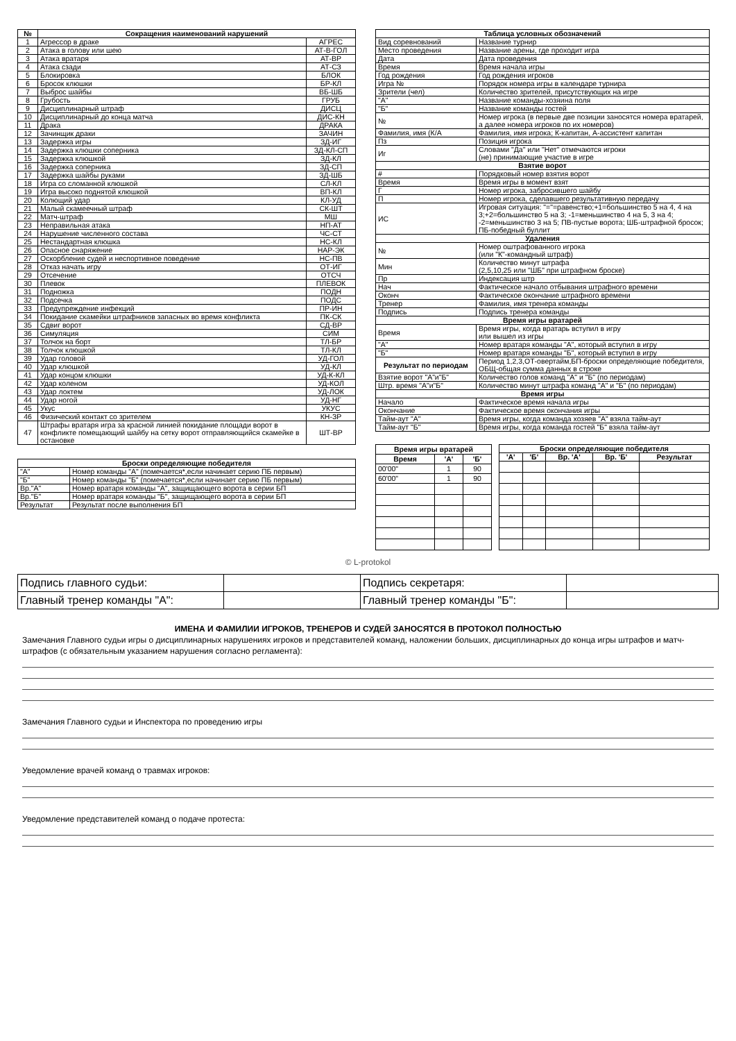| № | Сокращения наименований нарушений | |
| --- | --- | --- |
| 1 | Агрессор в драке | АГРЕС |
| 2 | Атака в голову или шею | АТ-В-ГОЛ |
| 3 | Атака вратаря | АТ-ВР |
| 4 | Атака сзади | АТ-СЗ |
| 5 | Блокировка | БЛОК |
| 6 | Бросок клюшки | БР-КЛ |
| 7 | Выброс шайбы | ВБ-ШБ |
| 8 | Грубость | ГРУБ |
| 9 | Дисциплинарный штраф | ДИСЦ |
| 10 | Дисциплинарный до конца матча | ДИС-КН |
| 11 | Драка | ДРАКА |
| 12 | Зачинщик драки | ЗАЧИН |
| 13 | Задержка игры | ЗД-ИГ |
| 14 | Задержка клюшки соперника | ЗД-КЛ-СП |
| 15 | Задержка клюшкой | ЗД-КЛ |
| 16 | Задержка соперника | ЗД-СП |
| 17 | Задержка шайбы руками | ЗД-ШБ |
| 18 | Игра со сломанной клюшкой | СЛ-КЛ |
| 19 | Игра высоко поднятой клюшкой | ВП-КЛ |
| 20 | Колющий удар | КЛ-УД |
| 21 | Малый скамеечный штраф | СК-ШТ |
| 22 | Матч-штраф | МШ |
| 23 | Неправильная атака | НП-АТ |
| 24 | Нарушение численного состава | ЧС-СТ |
| 25 | Нестандартная клюшка | НС-КЛ |
| 26 | Опасное снаряжение | НАР-ЭК |
| 27 | Оскорбление судей и неспортивное поведение | НС-ПВ |
| 28 | Отказ начать игру | ОТ-ИГ |
| 29 | Отсечение | ОТСЧ |
| 30 | Плевок | ПЛЕВОК |
| 31 | Подножка | ПОДН |
| 32 | Подсечка | ПОДС |
| 33 | Предупреждение инфекций | ПР-ИН |
| 34 | Покидание скамейки штрафников запасных во время конфликта | ПК-СК |
| 35 | Сдвиг ворот | СД-ВР |
| 36 | Симуляция | СИМ |
| 37 | Толчок на борт | ТЛ-БР |
| 38 | Толчок клюшкой | ТЛ-КЛ |
| 39 | Удар головой | УД-ГОЛ |
| 40 | Удар клюшкой | УД-КЛ |
| 41 | Удар концом клюшки | УД-К-КЛ |
| 42 | Удар коленом | УД-КОЛ |
| 43 | Удар локтем | УД-ЛОК |
| 44 | Удар ногой | УД-НГ |
| 45 | Укус | УКУС |
| 46 | Физический контакт со зрителем | КН-ЗР |
| 47 | Штрафы вратаря игра за красной линией покидание площади ворот в конфликте помещающий шайбу на сетку ворот отправляющийся скамейке в остановке | ШТ-ВР |
| Броски определяющие победителя | |
| --- | --- |
| "А" | Номер команды "А" (помечается*,если начинает серию ПБ первым) |
| "Б" | Номер команды "Б" (помечается*,если начинает серию ПБ первым) |
| Вр."А" | Номер вратаря команды "А", защищающего ворота в серии БП |
| Вр."Б" | Номер вратаря команды "Б", защищающего ворота в серии БП |
| Результат | Результат после выполнения БП |
| Таблица условных обозначений | |
| --- | --- |
| Вид соревнований | Название турнир |
| Место проведения | Название арены, где проходит игра |
| Дата | Дата проведения |
| Время | Время начала игры |
| Год рождения | Год рождения игроков |
| Игра № | Порядок номера игры в календаре турнира |
| Зрители (чел) | Количество зрителей, присутствующих на игре |
| "А" | Название команды-хозяина поля |
| "Б" | Название команды гостей |
| № | Номер игрока (в первые две позиции заносятся номера вратарей, а далее номера игроков по их номеров) |
| Фамилия, имя (К/А | Фамилия, имя игрока; К-капитан, А-ассистент капитан |
| Пз | Позиция игрока |
| Иг | Словами "Да" или "Нет" отмечаются игроки (не) принимающие участие в игре |
| Взятие ворот | |
| # | Порядковый номер взятия ворот |
| Время | Время игры в момент взят |
| Г | Номер игрока, забросившего шайбу |
| П | Номер игрока, сделавшего результативную передачу |
| ИС | Игровая ситуация: "="=равенство;+1=большинство 5 на 4, 4 на 3;+2=большинство 5 на 3; -1=меньшинство 4 на 5, 3 на 4; -2=меньшинство 3 на 5; ПВ-пустые ворота; ШБ-штрафной бросок; ПБ-победный буллит |
| Удаления | |
| № | Номер оштрафованного игрока (или "К"-командный штраф) |
| Мин | Количество минут штрафа (2,5,10,25 или "ШБ" при штрафном броске) |
| Пр | Индексация штр |
| Нач | Фактическое начало отбывания штрафного времени |
| Оконч | Фактическое окончание штрафного времени |
| Тренер | Фамилия, имя тренера команды |
| Подпись | Подпись тренера команды |
| Время игры вратарей | |
| Время | Время игры, когда вратарь вступил в игру или вышел из игры |
| "А" | Номер вратаря команды "А", который вступил в игру |
| "Б" | Номер вратаря команды "Б", который вступил в игру |
| Результат по периодам | Период 1,2,3,ОТ-овертайм,БП-броски определяющие победителя, ОБЩ-общая сумма данных в строке |
| Взятие ворот "А"и"Б" | Количество голов команд "А" и "Б" (по периодам) |
| Штр. время "А"и"Б" | Количество минут штрафа команд "А" и "Б" (по периодам) |
| Время игры | |
| Начало | Фактическое время начала игры |
| Окончание | Фактическое время окончания игры |
| Тайм-аут "А" | Время игры, когда команда хозяев "А" взяла тайм-аут |
| Тайм-аут "Б" | Время игры, когда команда гостей "Б" взяла тайм-аут |
| Время игры вратарей | | |
| --- | --- | --- |
| Время | 'А' | 'Б' |
| 00'00" | 1 | 90 |
| 60'00" | 1 | 90 |
| Броски определяющие победителя | | | | |
| --- | --- | --- | --- | --- |
| 'А' | 'Б' | Вр. 'А' | Вр. 'Б' | Результат |
© L-protokol
| Подпись главного судьи: | | Подпись секретаря: | |
| Главный тренер команды "А": | | Главный тренер команды "Б": | |
ИМЕНА И ФАМИЛИИ ИГРОКОВ, ТРЕНЕРОВ И СУДЕЙ ЗАНОСЯТСЯ В ПРОТОКОЛ ПОЛНОСТЬЮ
Замечания Главного судьи игры о дисциплинарных нарушениях игроков и представителей команд, наложении больших, дисциплинарных до конца игры штрафов и матч-штрафов (с обязательным указанием нарушения согласно регламента):
Замечания Главного судьи и Инспектора по проведению игры
Уведомление врачей команд о травмах игроков:
Уведомление представителей команд о подаче протеста: